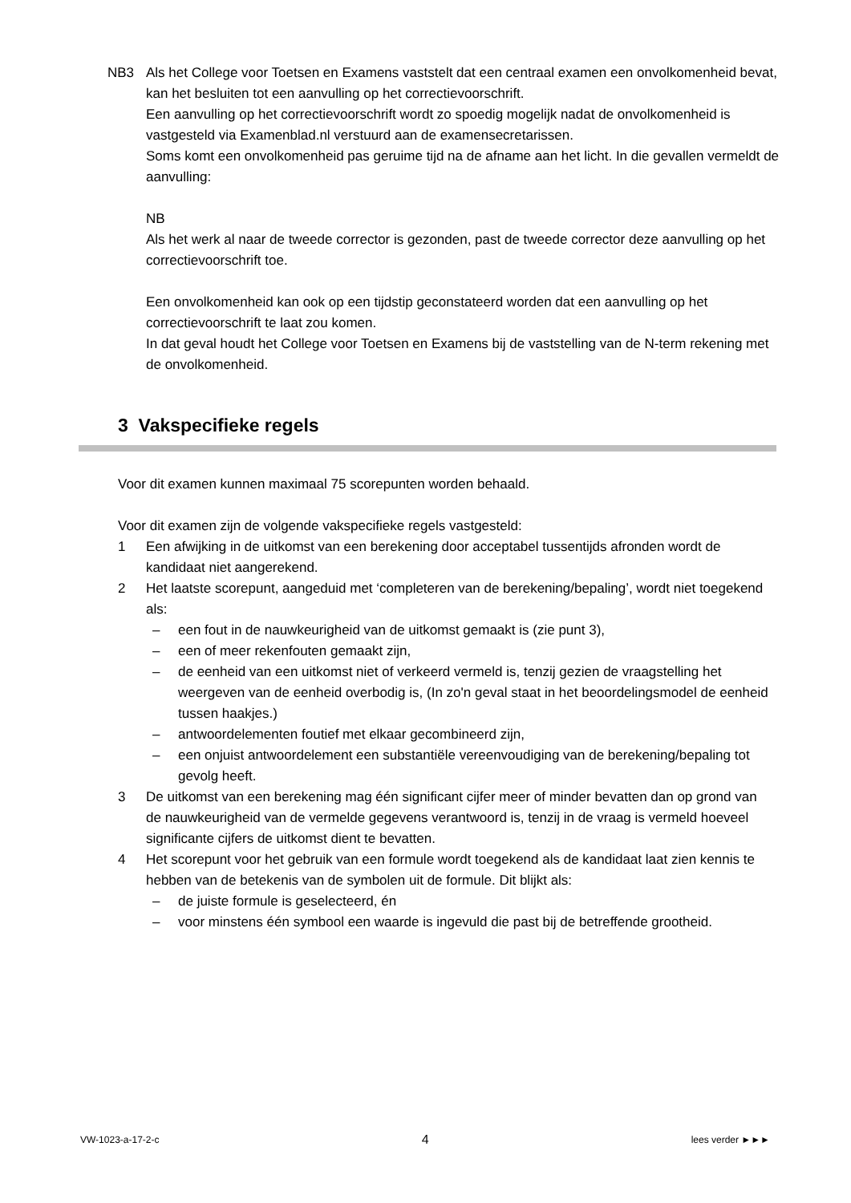NB3 Als het College voor Toetsen en Examens vaststelt dat een centraal examen een onvolkomenheid bevat, kan het besluiten tot een aanvulling op het correctievoorschrift.
Een aanvulling op het correctievoorschrift wordt zo spoedig mogelijk nadat de onvolkomenheid is vastgesteld via Examenblad.nl verstuurd aan de examensecretarissen.
Soms komt een onvolkomenheid pas geruime tijd na de afname aan het licht. In die gevallen vermeldt de aanvulling:
NB
Als het werk al naar de tweede corrector is gezonden, past de tweede corrector deze aanvulling op het correctievoorschrift toe.
Een onvolkomenheid kan ook op een tijdstip geconstateerd worden dat een aanvulling op het correctievoorschrift te laat zou komen.
In dat geval houdt het College voor Toetsen en Examens bij de vaststelling van de N-term rekening met de onvolkomenheid.
3 Vakspecifieke regels
Voor dit examen kunnen maximaal 75 scorepunten worden behaald.
Voor dit examen zijn de volgende vakspecifieke regels vastgesteld:
1 Een afwijking in de uitkomst van een berekening door acceptabel tussentijds afronden wordt de kandidaat niet aangerekend.
2 Het laatste scorepunt, aangeduid met ‘completeren van de berekening/bepaling’, wordt niet toegekend als:
– een fout in de nauwkeurigheid van de uitkomst gemaakt is (zie punt 3),
– een of meer rekenfouten gemaakt zijn,
– de eenheid van een uitkomst niet of verkeerd vermeld is, tenzij gezien de vraagstelling het weergeven van de eenheid overbodig is, (In zo'n geval staat in het beoordelingsmodel de eenheid tussen haakjes.)
– antwoordelementen foutief met elkaar gecombineerd zijn,
– een onjuist antwoordelement een substantiële vereenvoudiging van de berekening/bepaling tot gevolg heeft.
3 De uitkomst van een berekening mag één significant cijfer meer of minder bevatten dan op grond van de nauwkeurigheid van de vermelde gegevens verantwoord is, tenzij in de vraag is vermeld hoeveel significante cijfers de uitkomst dient te bevatten.
4 Het scorepunt voor het gebruik van een formule wordt toegekend als de kandidaat laat zien kennis te hebben van de betekenis van de symbolen uit de formule. Dit blijkt als:
– de juiste formule is geselecteerd, én
– voor minstens één symbool een waarde is ingevuld die past bij de betreffende grootheid.
VW-1023-a-17-2-c 4 lees verder ►►►